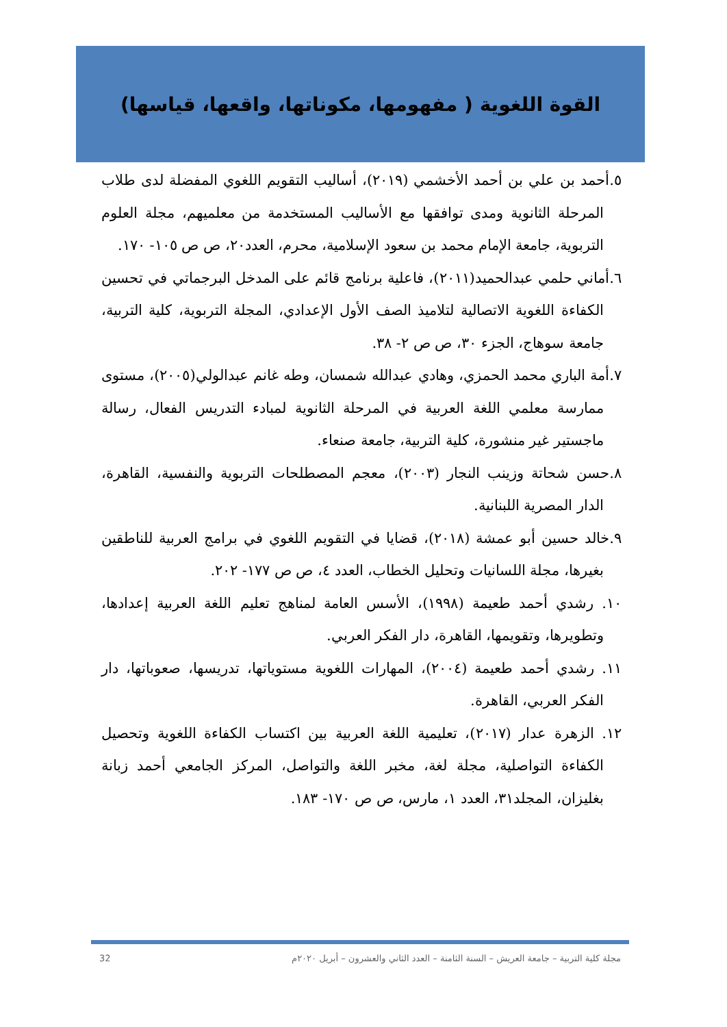القوة اللغوية ( مفهومها، مكوناتها، واقعها، قياسها)
٥.أحمد بن علي بن أحمد الأخشمي (٢٠١٩)، أساليب التقويم اللغوي المفضلة لدى طلاب المرحلة الثانوية ومدى توافقها مع الأساليب المستخدمة من معلميهم، مجلة العلوم التربوية، جامعة الإمام محمد بن سعود الإسلامية، محرم، العدد٢٠، ص ص ١٠٥- ١٧٠.
٦.أماني حلمي عبدالحميد(٢٠١١)، فاعلية برنامج قائم على المدخل البرجماتي في تحسين الكفاءة اللغوية الاتصالية لتلاميذ الصف الأول الإعدادي، المجلة التربوية، كلية التربية، جامعة سوهاج، الجزء ٣٠، ص ص ٢- ٣٨.
٧.أمة الباري محمد الحمزي، وهادي عبدالله شمسان، وطه غانم عبدالولي(٢٠٠٥)، مستوى ممارسة معلمي اللغة العربية في المرحلة الثانوية لمبادء التدريس الفعال، رسالة ماجستير غير منشورة، كلية التربية، جامعة صنعاء.
٨.حسن شحاتة وزينب النجار (٢٠٠٣)، معجم المصطلحات التربوية والنفسية، القاهرة، الدار المصرية اللبنانية.
٩.خالد حسين أبو عمشة (٢٠١٨)، قضايا في التقويم اللغوي في برامج العربية للناطقين بغيرها، مجلة اللسانيات وتحليل الخطاب، العدد ٤، ص ص ١٧٧- ٢٠٢.
١٠. رشدي أحمد طعيمة (١٩٩٨)، الأسس العامة لمناهج تعليم اللغة العربية إعدادها، وتطويرها، وتقويمها، القاهرة، دار الفكر العربي.
١١. رشدي أحمد طعيمة (٢٠٠٤)، المهارات اللغوية مستوياتها، تدريسها، صعوباتها، دار الفكر العربي، القاهرة.
١٢. الزهرة عدار (٢٠١٧)، تعليمية اللغة العربية بين اكتساب الكفاءة اللغوية وتحصيل الكفاءة التواصلية، مجلة لغة، مخبر اللغة والتواصل، المركز الجامعي أحمد زبانة بغليزان، المجلد٣١، العدد ١، مارس، ص ص ١٧٠- ١٨٣.
مجلة كلية التربية – جامعة العريش – السنة الثامنة – العدد الثاني والعشرون – أبريل ٢٠٢٠م 32